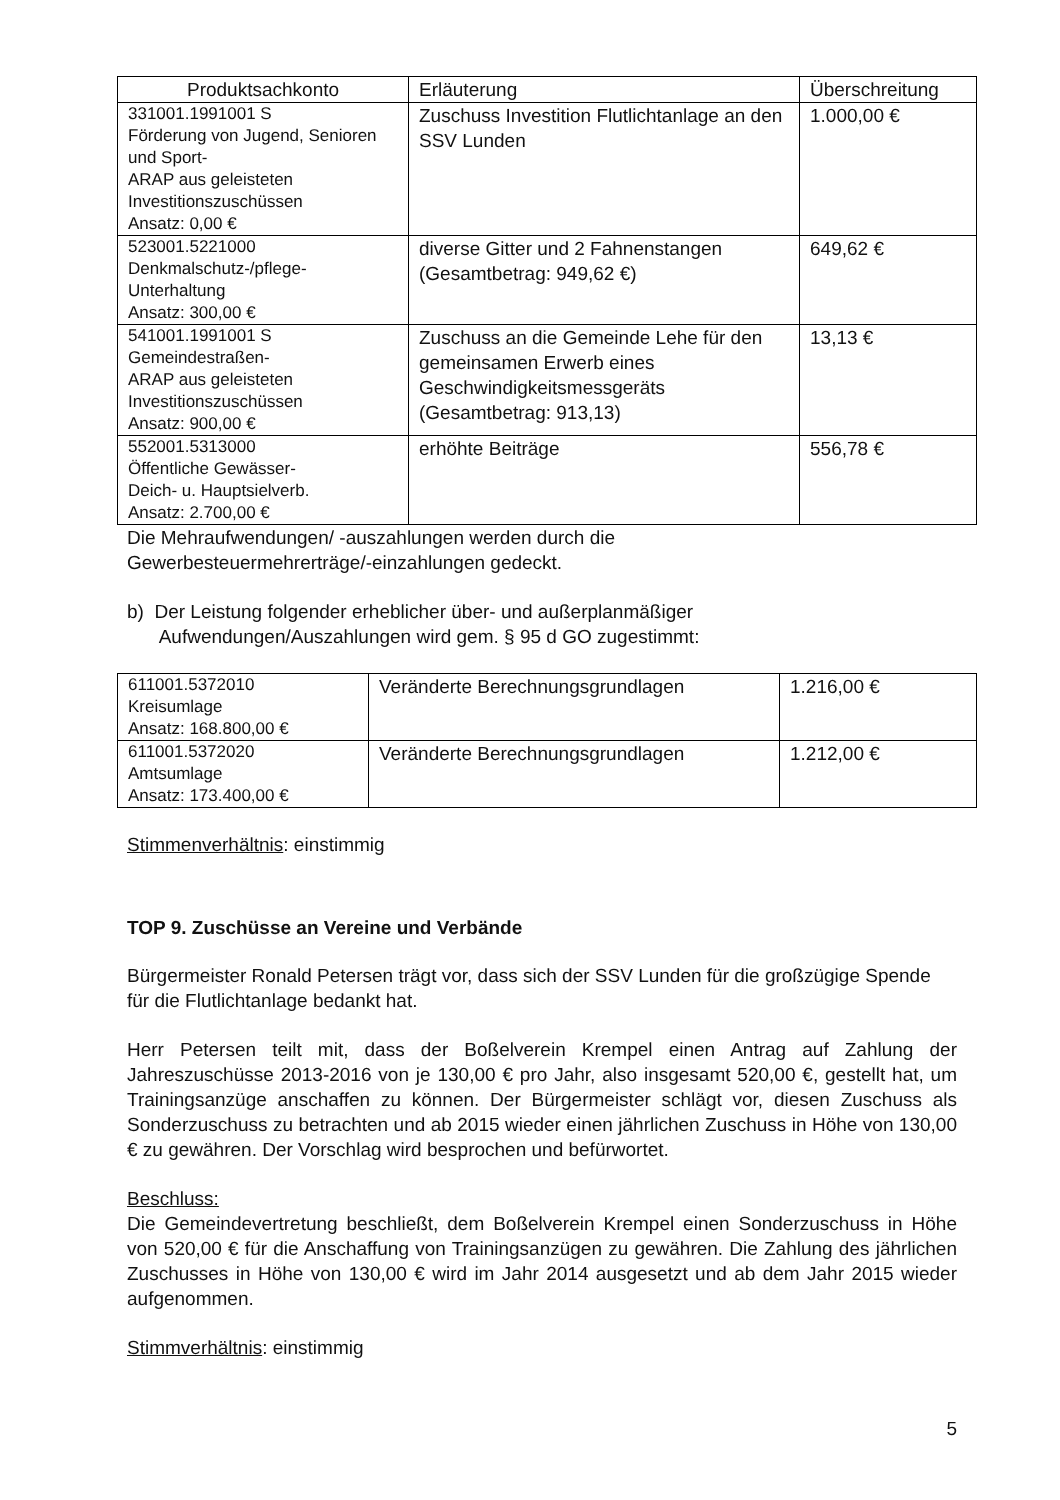| Produktsachkonto | Erläuterung | Überschreitung |
| --- | --- | --- |
| 331001.1991001 S Förderung von Jugend, Senioren und Sport- ARAP aus geleisteten Investitionszuschüssen Ansatz: 0,00 € | Zuschuss Investition Flutlichtanlage an den SSV Lunden | 1.000,00 € |
| 523001.5221000 Denkmalschutz-/pflege- Unterhaltung Ansatz: 300,00 € | diverse Gitter und 2 Fahnenstangen (Gesamtbetrag: 949,62 €) | 649,62 € |
| 541001.1991001 S Gemeindestraßen- ARAP aus geleisteten Investitionszuschüssen Ansatz: 900,00 € | Zuschuss an die Gemeinde Lehe für den gemeinsamen Erwerb eines Geschwindigkeitsmessgeräts (Gesamtbetrag: 913,13) | 13,13 € |
| 552001.5313000 Öffentliche Gewässer- Deich- u. Hauptsielverb. Ansatz: 2.700,00 € | erhöhte Beiträge | 556,78 € |
Die Mehraufwendungen/ -auszahlungen werden durch die
Gewerbesteuermehrerträge/-einzahlungen gedeckt.
b) Der Leistung folgender erheblicher über- und außerplanmäßiger
Aufwendungen/Auszahlungen wird gem. § 95 d GO zugestimmt:
| 611001.5372010 Kreisumlage Ansatz: 168.800,00 € | Veränderte Berechnungsgrundlagen | 1.216,00 € |
| 611001.5372020 Amtsumlage Ansatz: 173.400,00 € | Veränderte Berechnungsgrundlagen | 1.212,00 € |
Stimmenverhältnis: einstimmig
TOP 9. Zuschüsse an Vereine und Verbände
Bürgermeister Ronald Petersen trägt vor, dass sich der SSV Lunden für die großzügige Spende für die Flutlichtanlage bedankt hat.
Herr Petersen teilt mit, dass der Boßelverein Krempel einen Antrag auf Zahlung der Jahreszuschüsse 2013-2016 von je 130,00 € pro Jahr, also insgesamt 520,00 €, gestellt hat, um Trainingsanzüge anschaffen zu können. Der Bürgermeister schlägt vor, diesen Zuschuss als Sonderzuschuss zu betrachten und ab 2015 wieder einen jährlichen Zuschuss in Höhe von 130,00 € zu gewähren. Der Vorschlag wird besprochen und befürwortet.
Beschluss:
Die Gemeindevertretung beschließt, dem Boßelverein Krempel einen Sonderzuschuss in Höhe von 520,00 € für die Anschaffung von Trainingsanzügen zu gewähren. Die Zahlung des jährlichen Zuschusses in Höhe von 130,00 € wird im Jahr 2014 ausgesetzt und ab dem Jahr 2015 wieder aufgenommen.
Stimmverhältnis: einstimmig
5